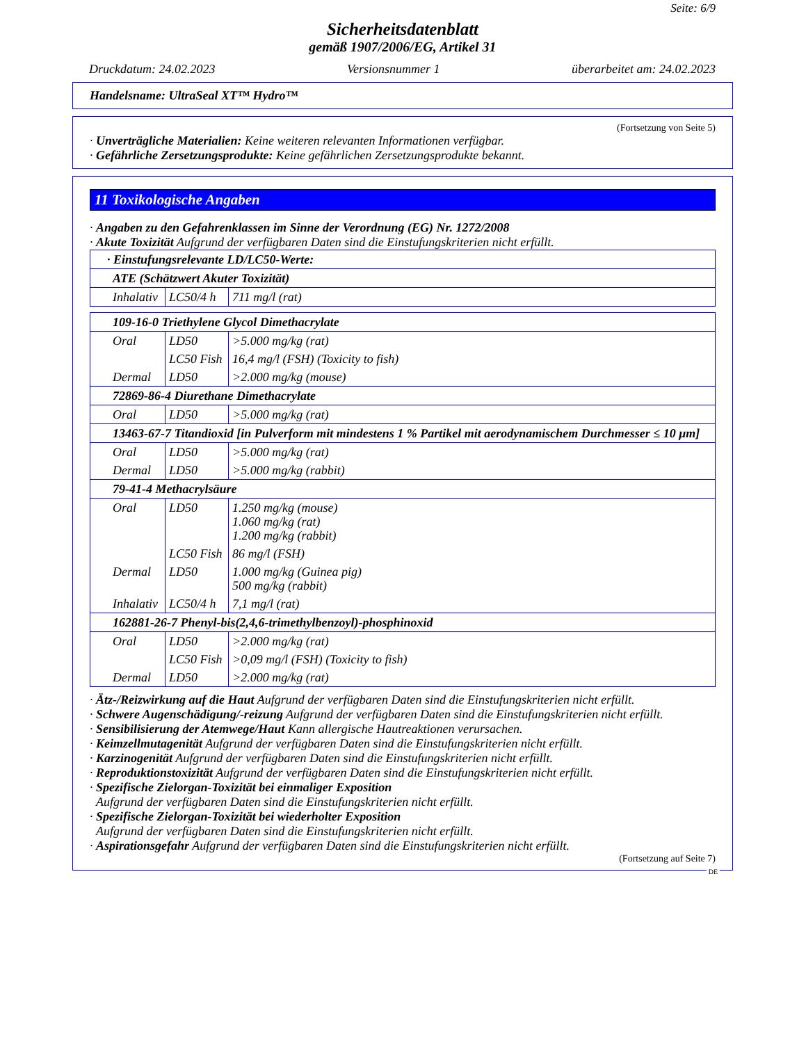Seite: 6/9
Sicherheitsdatenblatt
gemäß 1907/2006/EG, Artikel 31
Druckdatum: 24.02.2023 Versionsnummer 1 überarbeitet am: 24.02.2023
Handelsname: UltraSeal XT™ Hydro™
(Fortsetzung von Seite 5)
· Unverträgliche Materialien: Keine weiteren relevanten Informationen verfügbar.
· Gefährliche Zersetzungsprodukte: Keine gefährlichen Zersetzungsprodukte bekannt.
11 Toxikologische Angaben
· Angaben zu den Gefahrenklassen im Sinne der Verordnung (EG) Nr. 1272/2008
· Akute Toxizität Aufgrund der verfügbaren Daten sind die Einstufungskriterien nicht erfüllt.
| · Einstufungsrelevante LD/LC50-Werte: | | |
| ATE (Schätzwert Akuter Toxizität) | | |
| Inhalativ | LC50/4 h | 711 mg/l (rat) |
| 109-16-0 Triethylene Glycol Dimethacrylate | | |
| Oral | LD50 | >5.000 mg/kg (rat) |
| | LC50 Fish | 16,4 mg/l (FSH) (Toxicity to fish) |
| Dermal | LD50 | >2.000 mg/kg (mouse) |
| 72869-86-4 Diurethane Dimethacrylate | | |
| Oral | LD50 | >5.000 mg/kg (rat) |
| 13463-67-7 Titandioxid [in Pulverform mit mindestens 1 % Partikel mit aerodynamischem Durchmesser ≤ 10 μm] | | |
| Oral | LD50 | >5.000 mg/kg (rat) |
| Dermal | LD50 | >5.000 mg/kg (rabbit) |
| 79-41-4 Methacrylsäure | | |
| Oral | LD50 | 1.250 mg/kg (mouse) 1.060 mg/kg (rat) 1.200 mg/kg (rabbit) |
| | LC50 Fish | 86 mg/l (FSH) |
| Dermal | LD50 | 1.000 mg/kg (Guinea pig) 500 mg/kg (rabbit) |
| Inhalativ | LC50/4 h | 7,1 mg/l (rat) |
| 162881-26-7 Phenyl-bis(2,4,6-trimethylbenzoyl)-phosphinoxid | | |
| Oral | LD50 | >2.000 mg/kg (rat) |
| | LC50 Fish | >0,09 mg/l (FSH) (Toxicity to fish) |
| Dermal | LD50 | >2.000 mg/kg (rat) |
· Ätz-/Reizwirkung auf die Haut Aufgrund der verfügbaren Daten sind die Einstufungskriterien nicht erfüllt.
· Schwere Augenschädigung/-reizung Aufgrund der verfügbaren Daten sind die Einstufungskriterien nicht erfüllt.
· Sensibilisierung der Atemwege/Haut Kann allergische Hautreaktionen verursachen.
· Keimzellmutagenität Aufgrund der verfügbaren Daten sind die Einstufungskriterien nicht erfüllt.
· Karzinogenität Aufgrund der verfügbaren Daten sind die Einstufungskriterien nicht erfüllt.
· Reproduktionstoxizität Aufgrund der verfügbaren Daten sind die Einstufungskriterien nicht erfüllt.
· Spezifische Zielorgan-Toxizität bei einmaliger Exposition
Aufgrund der verfügbaren Daten sind die Einstufungskriterien nicht erfüllt.
· Spezifische Zielorgan-Toxizität bei wiederholter Exposition
Aufgrund der verfügbaren Daten sind die Einstufungskriterien nicht erfüllt.
· Aspirationsgefahr Aufgrund der verfügbaren Daten sind die Einstufungskriterien nicht erfüllt.
(Fortsetzung auf Seite 7)
DE